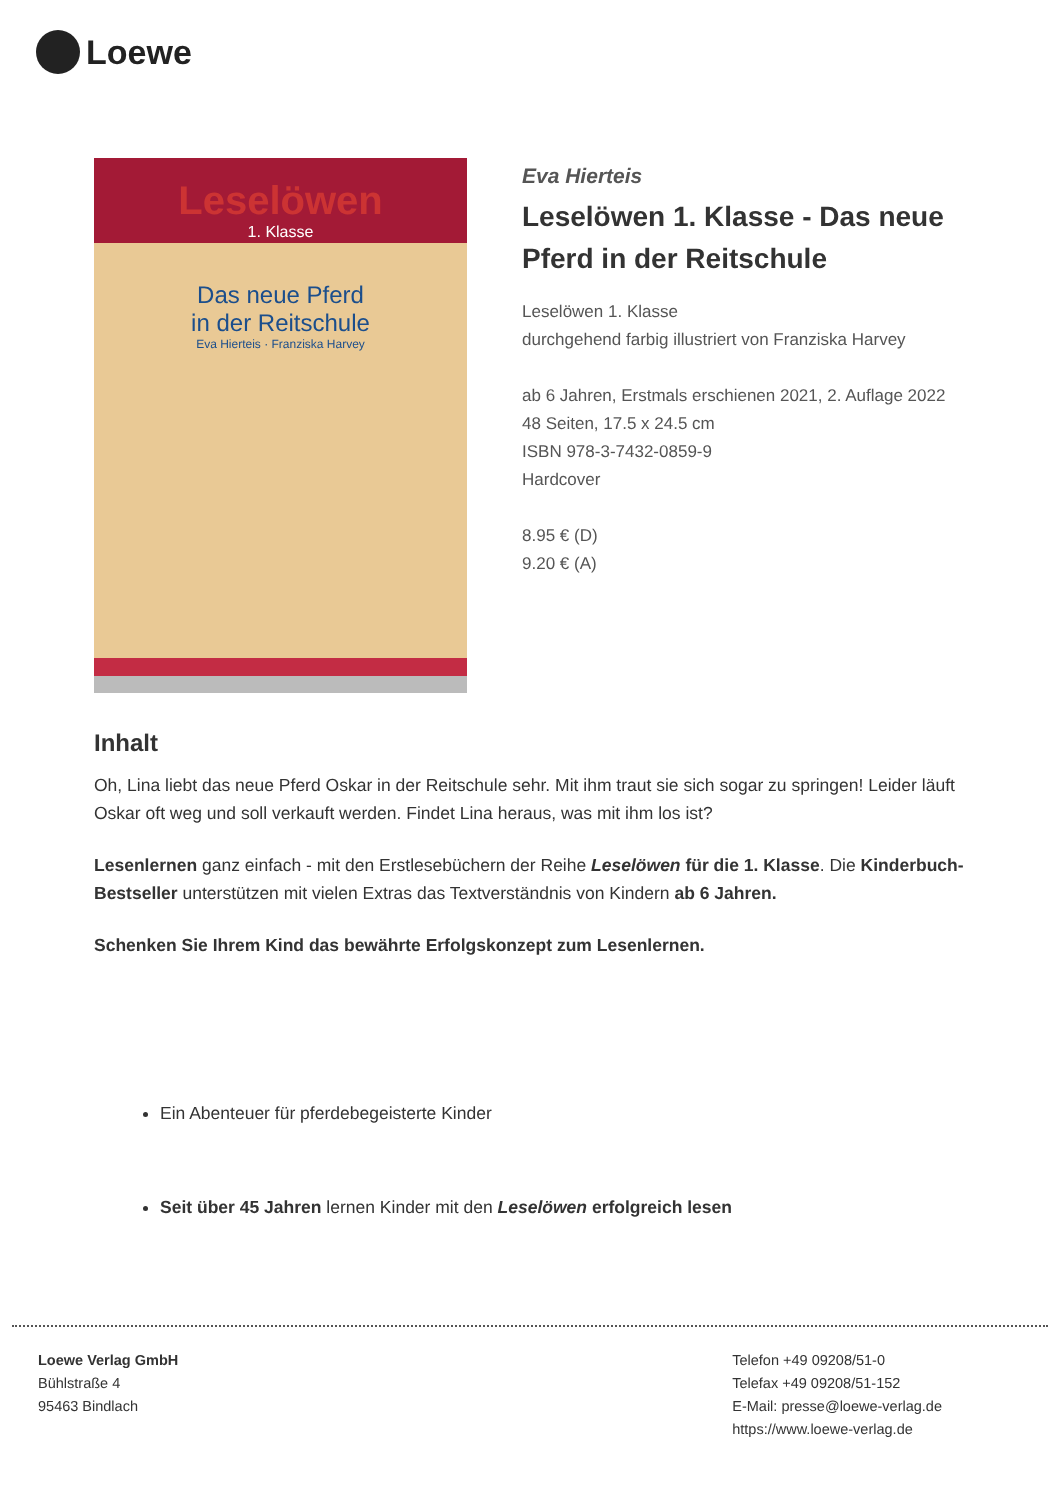Loewe
Leselöwen
1. Klasse
Das neue Pferd
in der Reitschule
Eva Hierteis · Franziska Harvey
Eva Hierteis
Leselöwen 1. Klasse - Das neue Pferd in der Reitschule
Leselöwen 1. Klasse
durchgehend farbig illustriert von Franziska Harvey
ab 6 Jahren, Erstmals erschienen 2021, 2. Auflage 2022
48 Seiten, 17.5 x 24.5 cm
ISBN 978-3-7432-0859-9
Hardcover
8.95 € (D)
9.20 € (A)
Inhalt
Oh, Lina liebt das neue Pferd Oskar in der Reitschule sehr. Mit ihm traut sie sich sogar zu springen! Leider läuft Oskar oft weg und soll verkauft werden. Findet Lina heraus, was mit ihm los ist?
Lesenlernen ganz einfach - mit den Erstlesebüchern der Reihe Leselöwen für die 1. Klasse. Die Kinderbuch-Bestseller unterstützen mit vielen Extras das Textverständnis von Kindern ab 6 Jahren.
Schenken Sie Ihrem Kind das bewährte Erfolgskonzept zum Lesenlernen.
Ein Abenteuer für pferdebegeisterte Kinder
Seit über 45 Jahren lernen Kinder mit den Leselöwen erfolgreich lesen
Loewe Verlag GmbH
Bühlstraße 4
95463 Bindlach
Telefon +49 09208/51-0
Telefax +49 09208/51-152
E-Mail: presse@loewe-verlag.de
https://www.loewe-verlag.de